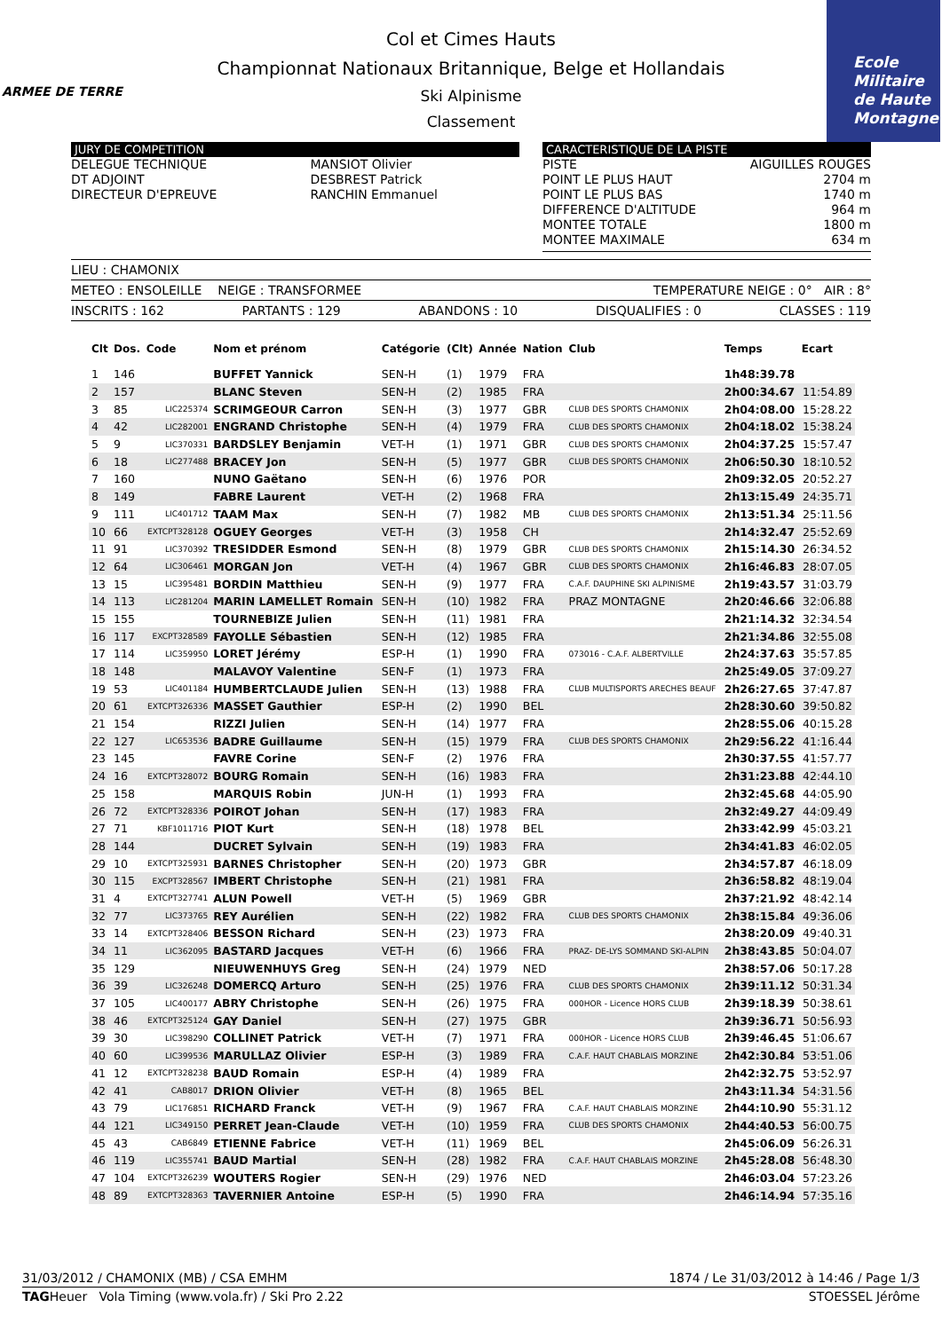ARMEE DE TERRE
Ecole
Militaire
de Haute
Montagne
Col et Cimes Hauts
Championnat Nationaux Britannique, Belge et Hollandais
Ski Alpinisme
Classement
JURY DE COMPETITION
| DELEGUE TECHNIQUE | MANSIOT Olivier |
| DT ADJOINT | DESBREST Patrick |
| DIRECTEUR D'EPREUVE | RANCHIN Emmanuel |
CARACTERISTIQUE DE LA PISTE
| PISTE | AIGUILLES ROUGES |
| POINT LE PLUS HAUT | 2704 m |
| POINT LE PLUS BAS | 1740 m |
| DIFFERENCE D'ALTITUDE | 964 m |
| MONTEE TOTALE | 1800 m |
| MONTEE MAXIMALE | 634 m |
LIEU : CHAMONIX
METEO : ENSOLEILLE NEIGE : TRANSFORMEE TEMPERATURE NEIGE : 0° AIR : 8°
INSCRITS : 162 PARTANTS : 129 ABANDONS : 10 DISQUALIFIES : 0 CLASSES : 119
| Clt | Dos. | Code | Nom et prénom | Catégorie | (Clt) | Année | Nation | Club | Temps | Ecart |
| --- | --- | --- | --- | --- | --- | --- | --- | --- | --- | --- |
| 1 | 146 | | BUFFET Yannick | SEN-H | (1) | 1979 | FRA | | 1h48:39.78 | |
| 2 | 157 | | BLANC Steven | SEN-H | (2) | 1985 | FRA | | 2h00:34.67 | 11:54.89 |
| 3 | 85 | LIC225374 | SCRIMGEOUR Carron | SEN-H | (3) | 1977 | GBR | CLUB DES SPORTS CHAMONIX | 2h04:08.00 | 15:28.22 |
| 4 | 42 | LIC282001 | ENGRAND Christophe | SEN-H | (4) | 1979 | FRA | CLUB DES SPORTS CHAMONIX | 2h04:18.02 | 15:38.24 |
| 5 | 9 | LIC370331 | BARDSLEY Benjamin | VET-H | (1) | 1971 | GBR | CLUB DES SPORTS CHAMONIX | 2h04:37.25 | 15:57.47 |
| 6 | 18 | LIC277488 | BRACEY Jon | SEN-H | (5) | 1977 | GBR | CLUB DES SPORTS CHAMONIX | 2h06:50.30 | 18:10.52 |
| 7 | 160 | | NUNO Gaëtano | SEN-H | (6) | 1976 | POR | | 2h09:32.05 | 20:52.27 |
| 8 | 149 | | FABRE Laurent | VET-H | (2) | 1968 | FRA | | 2h13:15.49 | 24:35.71 |
| 9 | 111 | LIC401712 | TAAM Max | SEN-H | (7) | 1982 | MB | CLUB DES SPORTS CHAMONIX | 2h13:51.34 | 25:11.56 |
| 10 | 66 | EXTCPT328128 | OGUEY Georges | VET-H | (3) | 1958 | CH | | 2h14:32.47 | 25:52.69 |
| 11 | 91 | LIC370392 | TRESIDDER Esmond | SEN-H | (8) | 1979 | GBR | CLUB DES SPORTS CHAMONIX | 2h15:14.30 | 26:34.52 |
| 12 | 64 | LIC306461 | MORGAN Jon | VET-H | (4) | 1967 | GBR | CLUB DES SPORTS CHAMONIX | 2h16:46.83 | 28:07.05 |
| 13 | 15 | LIC395481 | BORDIN Matthieu | SEN-H | (9) | 1977 | FRA | C.A.F. DAUPHINE SKI ALPINISME | 2h19:43.57 | 31:03.79 |
| 14 | 113 | LIC281204 | MARIN LAMELLET Romain | SEN-H | (10) | 1982 | FRA | PRAZ MONTAGNE | 2h20:46.66 | 32:06.88 |
| 15 | 155 | | TOURNEBIZE Julien | SEN-H | (11) | 1981 | FRA | | 2h21:14.32 | 32:34.54 |
| 16 | 117 | EXCPT328589 | FAYOLLE Sébastien | SEN-H | (12) | 1985 | FRA | | 2h21:34.86 | 32:55.08 |
| 17 | 114 | LIC359950 | LORET Jérémy | ESP-H | (1) | 1990 | FRA | 073016 - C.A.F. ALBERTVILLE | 2h24:37.63 | 35:57.85 |
| 18 | 148 | | MALAVOY Valentine | SEN-F | (1) | 1973 | FRA | | 2h25:49.05 | 37:09.27 |
| 19 | 53 | LIC401184 | HUMBERTCLAUDE Julien | SEN-H | (13) | 1988 | FRA | CLUB MULTISPORTS ARECHES BEAUF | 2h26:27.65 | 37:47.87 |
| 20 | 61 | EXTCPT326336 | MASSET Gauthier | ESP-H | (2) | 1990 | BEL | | 2h28:30.60 | 39:50.82 |
| 21 | 154 | | RIZZI Julien | SEN-H | (14) | 1977 | FRA | | 2h28:55.06 | 40:15.28 |
| 22 | 127 | LIC653536 | BADRE Guillaume | SEN-H | (15) | 1979 | FRA | CLUB DES SPORTS CHAMONIX | 2h29:56.22 | 41:16.44 |
| 23 | 145 | | FAVRE Corine | SEN-F | (2) | 1976 | FRA | | 2h30:37.55 | 41:57.77 |
| 24 | 16 | EXTCPT328072 | BOURG Romain | SEN-H | (16) | 1983 | FRA | | 2h31:23.88 | 42:44.10 |
| 25 | 158 | | MARQUIS Robin | JUN-H | (1) | 1993 | FRA | | 2h32:45.68 | 44:05.90 |
| 26 | 72 | EXTCPT328336 | POIROT Johan | SEN-H | (17) | 1983 | FRA | | 2h32:49.27 | 44:09.49 |
| 27 | 71 | KBF1011716 | PIOT Kurt | SEN-H | (18) | 1978 | BEL | | 2h33:42.99 | 45:03.21 |
| 28 | 144 | | DUCRET Sylvain | SEN-H | (19) | 1983 | FRA | | 2h34:41.83 | 46:02.05 |
| 29 | 10 | EXTCPT325931 | BARNES Christopher | SEN-H | (20) | 1973 | GBR | | 2h34:57.87 | 46:18.09 |
| 30 | 115 | EXCPT328567 | IMBERT Christophe | SEN-H | (21) | 1981 | FRA | | 2h36:58.82 | 48:19.04 |
| 31 | 4 | EXTCPT327741 | ALUN Powell | VET-H | (5) | 1969 | GBR | | 2h37:21.92 | 48:42.14 |
| 32 | 77 | LIC373765 | REY Aurélien | SEN-H | (22) | 1982 | FRA | CLUB DES SPORTS CHAMONIX | 2h38:15.84 | 49:36.06 |
| 33 | 14 | EXTCPT328406 | BESSON Richard | SEN-H | (23) | 1973 | FRA | | 2h38:20.09 | 49:40.31 |
| 34 | 11 | LIC362095 | BASTARD Jacques | VET-H | (6) | 1966 | FRA | PRAZ- DE-LYS SOMMAND SKI-ALPIN | 2h38:43.85 | 50:04.07 |
| 35 | 129 | | NIEUWENHUYS Greg | SEN-H | (24) | 1979 | NED | | 2h38:57.06 | 50:17.28 |
| 36 | 39 | LIC326248 | DOMERCQ Arturo | SEN-H | (25) | 1976 | FRA | CLUB DES SPORTS CHAMONIX | 2h39:11.12 | 50:31.34 |
| 37 | 105 | LIC400177 | ABRY Christophe | SEN-H | (26) | 1975 | FRA | 000HOR - Licence HORS CLUB | 2h39:18.39 | 50:38.61 |
| 38 | 46 | EXTCPT325124 | GAY Daniel | SEN-H | (27) | 1975 | GBR | | 2h39:36.71 | 50:56.93 |
| 39 | 30 | LIC398290 | COLLINET Patrick | VET-H | (7) | 1971 | FRA | 000HOR - Licence HORS CLUB | 2h39:46.45 | 51:06.67 |
| 40 | 60 | LIC399536 | MARULLAZ Olivier | ESP-H | (3) | 1989 | FRA | C.A.F. HAUT CHABLAIS MORZINE | 2h42:30.84 | 53:51.06 |
| 41 | 12 | EXTCPT328238 | BAUD Romain | ESP-H | (4) | 1989 | FRA | | 2h42:32.75 | 53:52.97 |
| 42 | 41 | CAB8017 | DRION Olivier | VET-H | (8) | 1965 | BEL | | 2h43:11.34 | 54:31.56 |
| 43 | 79 | LIC176851 | RICHARD Franck | VET-H | (9) | 1967 | FRA | C.A.F. HAUT CHABLAIS MORZINE | 2h44:10.90 | 55:31.12 |
| 44 | 121 | LIC349150 | PERRET Jean-Claude | VET-H | (10) | 1959 | FRA | CLUB DES SPORTS CHAMONIX | 2h44:40.53 | 56:00.75 |
| 45 | 43 | CAB6849 | ETIENNE Fabrice | VET-H | (11) | 1969 | BEL | | 2h45:06.09 | 56:26.31 |
| 46 | 119 | LIC355741 | BAUD Martial | SEN-H | (28) | 1982 | FRA | C.A.F. HAUT CHABLAIS MORZINE | 2h45:28.08 | 56:48.30 |
| 47 | 104 | EXTCPT326239 | WOUTERS Rogier | SEN-H | (29) | 1976 | NED | | 2h46:03.04 | 57:23.26 |
| 48 | 89 | EXTCPT328363 | TAVERNIER Antoine | ESP-H | (5) | 1990 | FRA | | 2h46:14.94 | 57:35.16 |
31/03/2012 / CHAMONIX (MB) / CSA EMHM 1874 / Le 31/03/2012 à 14:46 / Page 1/3
TAGHeuer Vola Timing (www.vola.fr) / Ski Pro 2.22 STOESSEL Jérôme